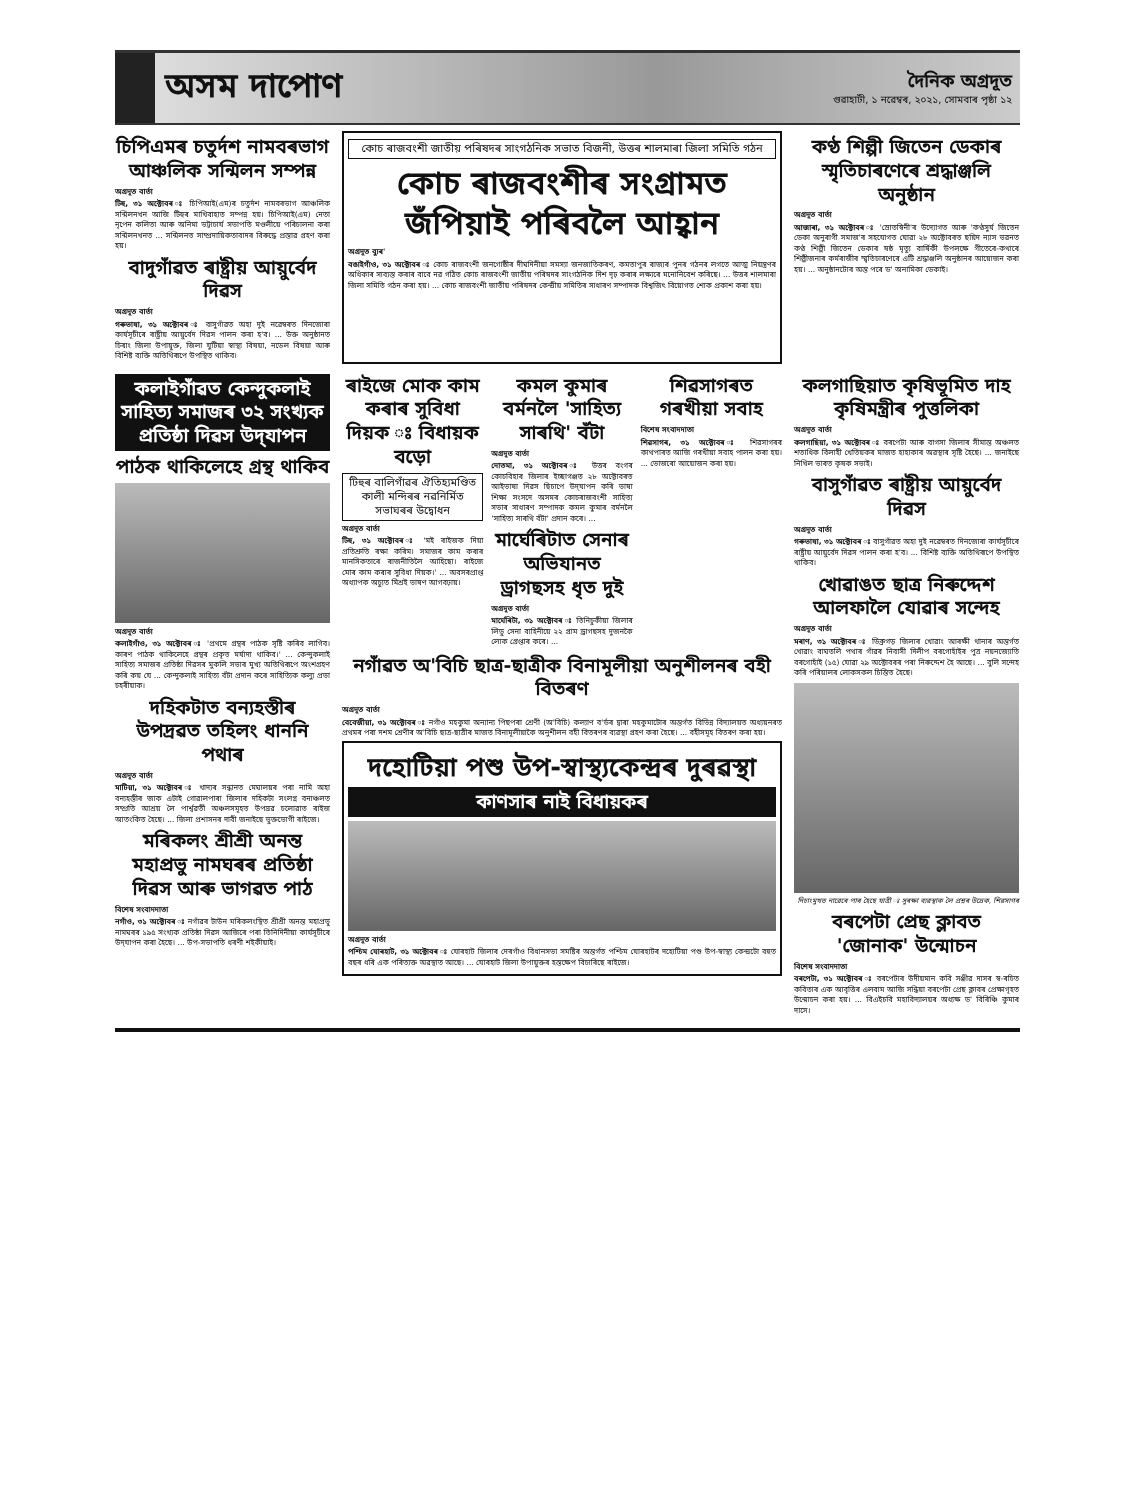অসম দাপোণ
দৈনিক অগ্ৰদূত
গুৱাহাটী, ১ নৱেম্বৰ, ২০২১, সোমবাৰ পৃষ্ঠা ১২
চিপিএমৰ চতুৰ্দশ নামবৰভাগ আঞ্চলিক সন্মিলন সম্পন্ন
অগ্ৰদূত বাৰ্তা
টিহু, ৩১ অক্টোবৰ ঃ চিপিআই(এম)ৰ চতুৰ্দশ নামবৰভাগ আঞ্চলিক সন্মিলনখন আজি টিহুৰ মাখিবাহাত সম্পন্ন হয়। চিপিআই(এম) নেতা নৃপেন কলিতা আৰু অনিমা ভট্টাচাৰ্য সভাপতি মণ্ডলীয়ে পৰিচালনা কৰা সন্মিলনখনত ... সন্মিলনত সাম্প্ৰদায়িকতাবাদৰ বিৰুদ্ধে প্ৰস্তাৱ গ্ৰহণ কৰা হয়।
বাদুগাঁৱত ৰাষ্ট্ৰীয় আয়ুৰ্বেদ দিৱস
অগ্ৰদূত বাৰ্তা
গৰুভাষা, ৩১ অক্টোবৰ ঃ বাসুগাঁৱত অহা দুই নৱেম্বৰত দিনজোৰা কাৰ্যসূচীৰে ৰাষ্ট্ৰীয় আয়ুৰ্বেদ দিৱস পালন কৰা হ'ব। ... উক্ত অনুষ্ঠানত চিৰাং জিলা উপায়ুক্ত, জিলা যুটিয়া স্বাস্থ্য বিষয়া, নডেল বিষয়া আৰু বিশিষ্ট ব্যক্তি অতিথিৰূপে উপস্থিত থাকিব।
কোচ ৰাজবংশী জাতীয় পৰিষদৰ সাংগঠনিক সভাত বিজনী, উত্তৰ শালমাৰা জিলা সমিতি গঠন
কোচ ৰাজবংশীৰ সংগ্ৰামত জঁপিয়াই পৰিবলৈ আহ্বান
অগ্ৰদূত ব্যুৰ'
বঙাইগাঁও, ৩১ অক্টোবৰ ঃ কোচ ৰাজবংশী জনগোষ্ঠীৰ দীঘদিনীয়া সমস্যা জনজাতিকৰণ, কমতাপুৰ ৰাজ্যৰ পুনৰ গঠনৰ লগতে আত্ম নিয়ন্ত্ৰণৰ অধিকাৰ সাব্যস্ত কৰাৰ বাবে নৱ গঠিত কোচ ৰাজবংশী জাতীয় পৰিষদৰ সাংগঠনিক দিশ দৃঢ় কৰাৰ লক্ষ্যৰে মনোনিবেশ কৰিছে। ... উত্তৰ শালমাৰা জিলা সমিতি গঠন কৰা হয়। ... কোচ ৰাজবংশী জাতীয় পৰিষদৰ কেন্দ্ৰীয় সমিতিৰ সাধাৰণ সম্পাদক বিশ্বজিৎ বিয়োগত শোক প্ৰকাশ কৰা হয়।
কণ্ঠ শিল্পী জিতেন ডেকাৰ স্মৃতিচাৰণেৰে শ্ৰদ্ধাঞ্জলি অনুষ্ঠান
অগ্ৰদূত বাৰ্তা
আজাৰা, ৩১ অক্টোবৰ ঃ 'স্ৰোতস্বিনী'ৰ উদ্যোগত আৰু 'কণ্ঠসুৰ্য জিতেন ডেকা অনুৰাগী সমাজ'ৰ সহযোগত যোৱা ২৮ অক্টোবৰত ছয়িদ ন্যাস ভৱনত কণ্ঠ শিল্পী জিতেন ডেকাৰ ষষ্ঠ মৃত্যু বাৰ্ষিকী উপলক্ষে গীতেৰে-কথাৰে শিল্পীজনাৰ কৰ্মৰাজীৰ স্মৃতিচাৰণেৰে এটি শ্ৰদ্ধাঞ্জলি অনুষ্ঠানৰ আয়োজন কৰা হয়। ... অনুষ্ঠানটোৰ অন্ত পৰে ড' অনামিকা ডেকাই।
কলাইগাঁৱত কেন্দুকলাই সাহিত্য সমাজৰ ৩২ সংখ্যক প্ৰতিষ্ঠা দিৱস উদ্‌যাপন
পাঠক থাকিলেহে গ্ৰন্থ থাকিব
অগ্ৰদূত বাৰ্তা
কলাইগাঁও, ৩১ অক্টোবৰ ঃ 'প্ৰথমে গ্ৰন্থৰ পাঠক সৃষ্টি কৰিব লাগিব। কাৰণ পাঠক থাকিলেহে গ্ৰন্থৰ প্ৰকৃত মৰ্যাদা থাকিব।' ... কেন্দুকলাই সাহিত্য সমাজৰ প্ৰতিষ্ঠা দিৱসৰ মুকলি সভাৰ মুখ্য অতিথিৰূপে অংশগ্ৰহণ কৰি কয় যে ... কেন্দুকলাই সাহিত্য বঁটা প্ৰদান কৰে সাহিত্যিক কল্যু প্ৰভা চহৰীয়াক।
দহিকটাত বন্যহস্তীৰ উপদ্ৰৱত তহিলং ধাননি পথাৰ
অগ্ৰদূত বাৰ্তা
মাটিয়া, ৩১ অক্টোবৰ ঃ খাদ্যৰ সন্ধানত মেঘালয়ৰ পৰা নামি অহা বন্যহস্তীৰ জাক এটাই গোৱালপাৰা জিলাৰ দহিকটা সংলগ্ন বনাঞ্চলত সম্প্ৰতি আশ্ৰয় লৈ পাৰ্শ্বৱৰ্তী অঞ্চলসমূহত উপদ্ৰৱ চলোৱাত ৰাইজ আতংকিত হৈছে। ... জিলা প্ৰশাসনৰ দাবী জনাইছে ভুক্তভোগী ৰাইজে।
মৰিকলং শ্ৰীশ্ৰী অনন্ত মহাপ্ৰভু নামঘৰৰ প্ৰতিষ্ঠা দিৱস আৰু ভাগৱত পাঠ
বিশেষ সংবাদদাতা
নগাঁও, ৩১ অক্টোবৰ ঃ নগাঁৱৰ টাউন মৰিকলংস্থিত শ্ৰীশ্ৰী অনন্ত মহাপ্ৰভু নামঘৰৰ ১৯৫ সংখ্যক প্ৰতিষ্ঠা দিৱস আজিৰে পৰা তিনিদিনীয়া কাৰ্যসূচীৰে উদ্‌যাপন কৰা হৈছে। ... উপ-সভাপতি ধৰণী শইকীয়াই।
ৰাইজে মোক কাম কৰাৰ সুবিধা দিয়ক ঃ বিধায়ক বড়ো
টিহুৰ বালিগাঁৱৰ ঐতিহ্যমণ্ডিত কালী মন্দিৰৰ নৱনিৰ্মিত সভাঘৰৰ উদ্বোধন
অগ্ৰদূত বাৰ্তা
টিহু, ৩১ অক্টোবৰ ঃ 'মই ৰাইজক দিয়া প্ৰতিশ্ৰুতি ৰক্ষা কৰিম। সমাজৰ কাম কৰাৰ মানসিকতাৰে ৰাজনীতিলৈ আহিছো। ৰাইজে মোৰ কাম কৰাৰ সুবিধা দিয়ক।' ... অবসৰপ্ৰাপ্ত অধ্যাপক অচ্যুত মিশ্ৰই ভাষণ আগবঢ়ায়।
কমল কুমাৰ বৰ্মনলৈ 'সাহিত্য সাৰথি' বঁটা
অগ্ৰদূত বাৰ্তা
দোতমা, ৩১ অক্টোবৰ ঃ উত্তৰ বংগৰ কোচবিহাৰ জিলাৰ ইচ্ছাগঞ্জত ২৮ অক্টোবৰত আইভাষা দিৱস ছিচাপে উদ্‌যাপন কৰি ভাষা শিক্ষা সংসদে অসমৰ কোচৰাজবংশী সাহিত্য সভাৰ সাধাৰণ সম্পাদক কমল কুমাৰ বৰ্মনলৈ 'সাহিত্য সাৰথি বঁটা' প্ৰদান কৰে। ...
মাৰ্ঘেৰিটাত সেনাৰ অভিযানত ড্ৰাগছসহ ধৃত দুই
অগ্ৰদূত বাৰ্তা
মাৰ্ঘেৰিটা, ৩১ অক্টোবৰ ঃ তিনিচুকীয়া জিলাৰ লিডু সেনা বাহিনীয়ে ২২ গ্ৰাম ড্ৰাগছসহ দুজনকৈ লোক গ্ৰেপ্তাৰ কৰে। ...
শিৱসাগৰত গৰখীয়া সবাহ
বিশেষ সংবাদদাতা
শিৱসাগৰ, ৩১ অক্টোবৰ ঃ শিৱসাগৰৰ কাথপাৰত আজি গৰখীয়া সবাহ পালন কৰা হয়। ... ভোজৰো আয়োজন কৰা হয়।
নগাঁৱত অ'বিচি ছাত্ৰ-ছাত্ৰীক বিনামূলীয়া অনুশীলনৰ বহী বিতৰণ
অগ্ৰদূত বাৰ্তা
বেবেজীয়া, ৩১ অক্টোবৰ ঃ নগাঁও মহকুমা অন্যান্য পিছপৰা শ্ৰেণী (অ'বিচি) কল্যাণ ব'ৰ্ডৰ দ্বাৰা মহকুমাটোৰ অন্তৰ্গত বিভিন্ন বিদ্যালয়ত অধ্যয়নৰত প্ৰথমৰ পৰা দশম শ্ৰেণীৰ অ'বিচি ছাত্ৰ-ছাত্ৰীৰ মাজত বিনামূলীয়াকৈ অনুশীলন বহী বিতৰণৰ ব্যৱস্থা গ্ৰহণ কৰা হৈছে। ... বহীসমূহ বিতৰণ কৰা হয়।
দহোটিয়া পশু উপ-স্বাস্থ্যকেন্দ্ৰৰ দুৰৱস্থা
কাণসাৰ নাই বিধায়কৰ
অগ্ৰদূত বাৰ্তা
পশ্চিম যোৰহাট, ৩১ অক্টোবৰ ঃ যোৰহাট জিলাৰ দেৰগাঁও বিধানসভা সমষ্টিৰ অন্তৰ্গত পশ্চিম যোৰহাটৰ দহোটিয়া পশু উপ-স্বাস্থ্য কেন্দ্ৰটো বহুত বছৰ ধৰি এক পৰিত্যক্ত অৱস্থাত আছে। ... যোৰহাট জিলা উপায়ুক্তৰ হস্তক্ষেপ বিচাৰিছে ৰাইজে।
কলগাছিয়াত কৃষিভূমিত দাহ কৃষিমন্ত্ৰীৰ পুত্তলিকা
অগ্ৰদূত বাৰ্তা
কলগাছিয়া, ৩১ অক্টোবৰ ঃ বৰপেটা আৰু বাগসা জিলাৰ সীমান্ত অঞ্চলত শতাধিক বিলাহী খেতিয়কৰ মাজত হাহাকাৰ অৱস্থাৰ সৃষ্টি হৈছে। ... জনাইছে নিখিল ভাৰত কৃষক সভাই।
বাসুগাঁৱত ৰাষ্ট্ৰীয় আয়ুৰ্বেদ দিৱস
অগ্ৰদূত বাৰ্তা
গৰুভাষা, ৩১ অক্টোবৰ ঃ বাসুগাঁৱত অহা দুই নৱেম্বৰত দিনজোৰা কাৰ্যসূচীৰে ৰাষ্ট্ৰীয় আয়ুৰ্বেদ দিৱস পালন কৰা হ'ব। ... বিশিষ্ট ব্যক্তি অতিথিৰূপে উপস্থিত থাকিব।
খোৱাঙত ছাত্ৰ নিৰুদ্দেশ আলফালৈ যোৱাৰ সন্দেহ
অগ্ৰদূত বাৰ্তা
মৰাণ, ৩১ অক্টোবৰ ঃ ডিব্ৰুগড় জিলাৰ খোৱাং আৰক্ষী থানাৰ অন্তৰ্গত খোৱাং বাঘতলি পথাৰ গাঁৱৰ নিবাসী দিলীপ বৰগোহাঁইৰ পুত্ৰ নয়নজ্যোতি বৰগোহাঁই (১৫) যোৱা ২৯ অক্টোবৰৰ পৰা নিৰুদ্দেশ হৈ আছে। ... বুলি সন্দেহ কৰি পৰিয়ালৰ লোকসকল চিন্তিত হৈছে।
দিচাংমুখত নাৱেৰে পাৰ হৈছে যাত্ৰী ঃ সুৰক্ষা ব্যৱস্থাক লৈ প্ৰশ্নৰ উদ্ৰেক, শিৱসাগৰ
বৰপেটা প্ৰেছ ক্লাবত 'জোনাক' উন্মোচন
বিশেষ সংবাদদাতা
বৰপেটা, ৩১ অক্টোবৰ ঃ বৰপেটাৰ উদীয়মান কবি সঞ্জীৱ দাসৰ স্ব-ৰচিত কবিতাৰ এক আবৃত্তিৰ এলবাম আজি সন্ধিয়া বৰপেটা প্ৰেছ ক্লাবৰ প্ৰেক্ষাগৃহত উন্মোচন কৰা হয়। ... বিএইচবি মহাবিদ্যালয়ৰ অধ্যক্ষ ড' বিৰিঞ্চি কুমাৰ দাসে।